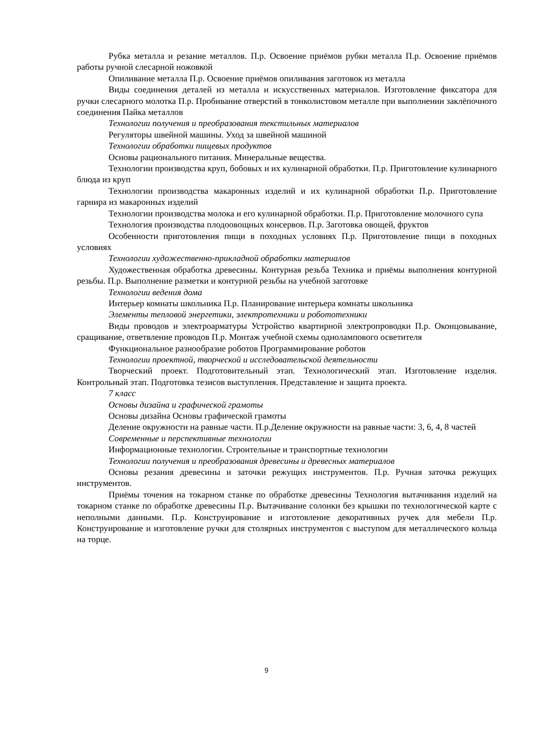Рубка металла и резание металлов. П.р. Освоение приёмов рубки металла П.р. Освоение приёмов работы ручной слесарной ножовкой
Опиливание металла П.р. Освоение приёмов опиливания заготовок из металла
Виды соединения деталей из металла и искусственных материалов. Изготовление фиксатора для ручки слесарного молотка П.р. Пробивание отверстий в тонколистовом металле при выполнении заклёпочного соединения Пайка металлов
Технологии получения и преобразования текстильных материалов
Регуляторы швейной машины. Уход за швейной машиной
Технологии обработки пищевых продуктов
Основы рационального питания. Минеральные вещества.
Технологии производства круп, бобовых и их кулинарной обработки. П.р. Приготовление кулинарного блюда из круп
Технологии производства макаронных изделий и их кулинарной обработки П.р. Приготовление гарнира из макаронных изделий
Технологии производства молока и его кулинарной обработки. П.р. Приготовление молочного супа
Технология производства плодоовощных консервов. П.р. Заготовка овощей, фруктов
Особенности приготовления пищи в походных условиях П.р. Приготовление пищи в походных условиях
Технологии художественно-прикладной обработки материалов
Художественная обработка древесины. Контурная резьба Техника и приёмы выполнения контурной резьбы. П.р. Выполнение разметки и контурной резьбы на учебной заготовке
Технологии ведения дома
Интерьер комнаты школьника П.р. Планирование интерьера комнаты школьника
Элементы тепловой энергетики, электротехники и робототехники
Виды проводов и электроарматуры Устройство квартирной электропроводки П.р. Оконцовывание, сращивание, ответвление проводов П.р. Монтаж учебной схемы однолампового осветителя
Функциональное разнообразие роботов Программирование роботов
Технологии проектной, творческой и исследовательской деятельности
Творческий проект. Подготовительный этап. Технологический этап. Изготовление изделия. Контрольный этап. Подготовка тезисов выступления. Представление и защита проекта.
7 класс
Основы дизайна и графической грамоты
Основы дизайна Основы графической грамоты
Деление окружности на равные части. П.р.Деление окружности на равные части: 3, 6, 4, 8 частей
Современные и перспективные технологии
Информационные технологии. Строительные и транспортные технологии
Технологии получения и преобразования древесины и древесных материалов
Основы резания древесины и заточки режущих инструментов. П.р. Ручная заточка режущих инструментов.
Приёмы точения на токарном станке по обработке древесины Технология вытачивания изделий на токарном станке по обработке древесины П.р. Вытачивание солонки без крышки по технологической карте с неполными данными. П.р. Конструирование и изготовление декоративных ручек для мебели П.р. Конструирование и изготовление ручки для столярных инструментов с выступом для металлического кольца на торце.
9